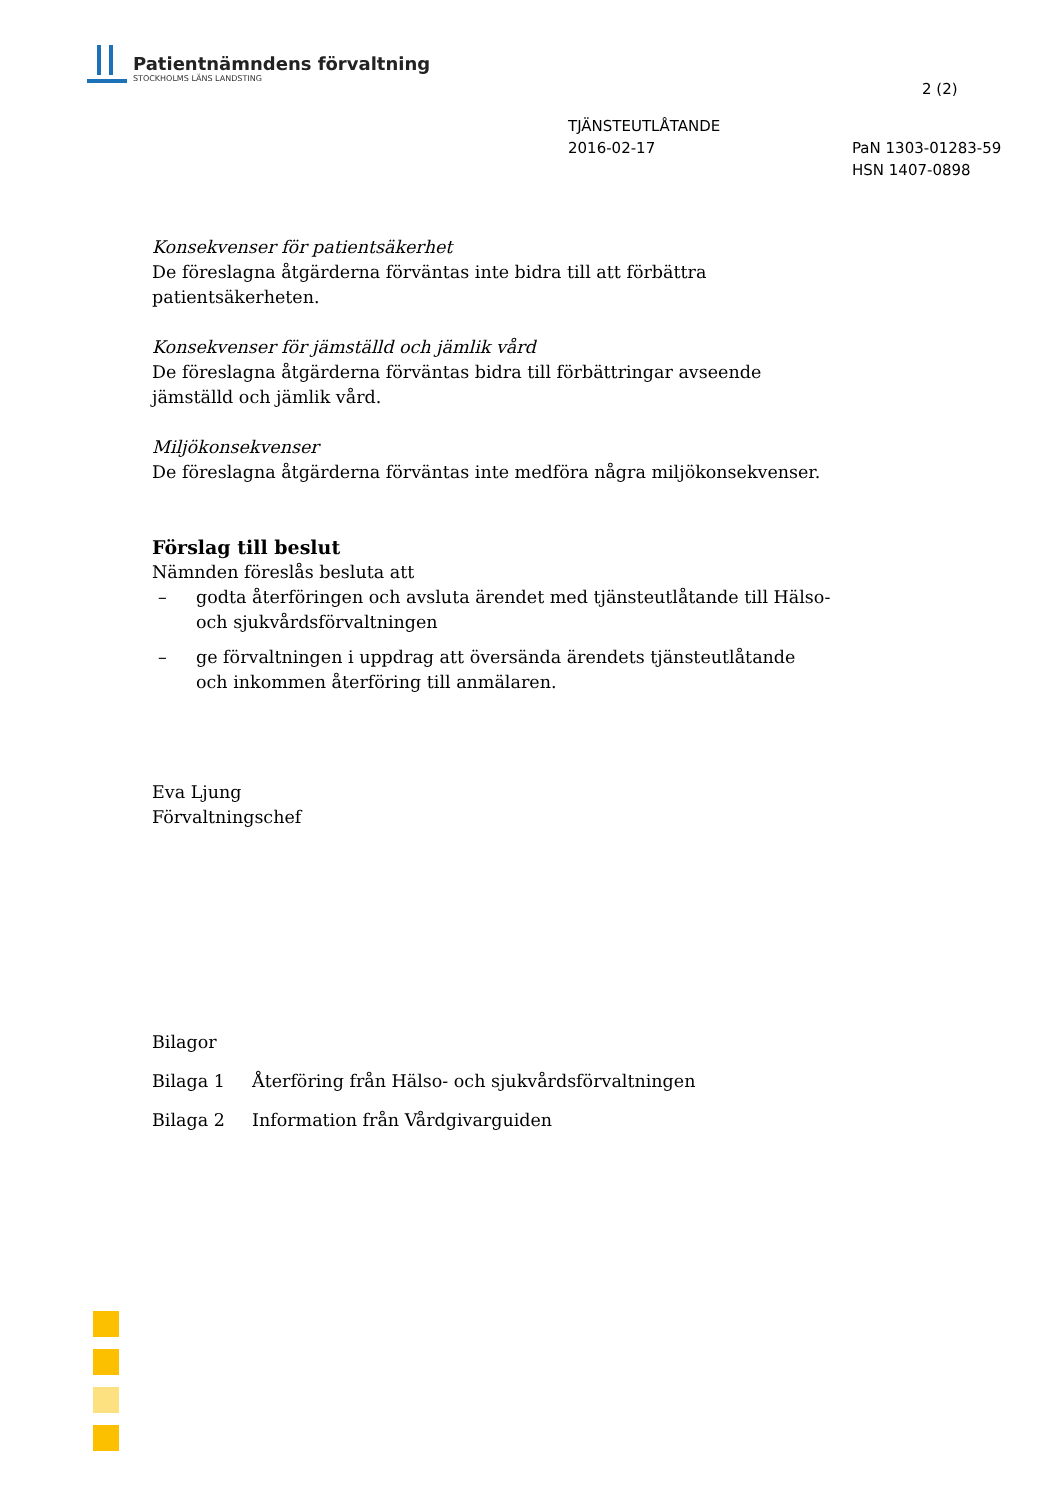Patientnämndens förvaltning
STOCKHOLMS LÄNS LANDSTING
2 (2)
TJÄNSTEUTLÅTANDE
2016-02-17
PaN 1303-01283-59
HSN 1407-0898
Konsekvenser för patientsäkerhet
De föreslagna åtgärderna förväntas inte bidra till att förbättra patientsäkerheten.
Konsekvenser för jämställd och jämlik vård
De föreslagna åtgärderna förväntas bidra till förbättringar avseende jämställd och jämlik vård.
Miljökonsekvenser
De föreslagna åtgärderna förväntas inte medföra några miljökonsekvenser.
Förslag till beslut
Nämnden föreslås besluta att
– godta återföringen och avsluta ärendet med tjänsteutlåtande till Hälso- och sjukvårdsförvaltningen
– ge förvaltningen i uppdrag att översända ärendets tjänsteutlåtande och inkommen återföring till anmälaren.
Eva Ljung
Förvaltningschef
Bilagor
Bilaga 1 Återföring från Hälso- och sjukvårdsförvaltningen
Bilaga 2 Information från Vårdgivarguiden